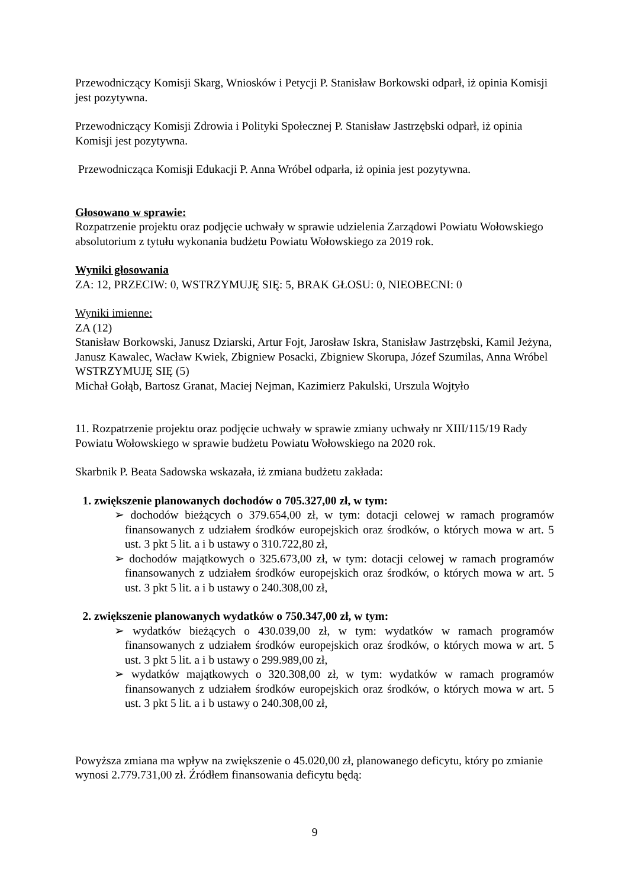Przewodniczący Komisji Skarg, Wniosków i Petycji P. Stanisław Borkowski odparł, iż opinia Komisji jest pozytywna.
Przewodniczący Komisji Zdrowia i Polityki Społecznej P. Stanisław Jastrzębski odparł, iż opinia Komisji jest pozytywna.
Przewodnicząca Komisji Edukacji P. Anna Wróbel odparła, iż opinia jest pozytywna.
Głosowano w sprawie:
Rozpatrzenie projektu oraz podjęcie uchwały w sprawie udzielenia Zarządowi Powiatu Wołowskiego absolutorium z tytułu wykonania budżetu Powiatu Wołowskiego za 2019 rok.
Wyniki głosowania
ZA: 12, PRZECIW: 0, WSTRZYMUJĘ SIĘ: 5, BRAK GŁOSU: 0, NIEOBECNI: 0
Wyniki imienne:
ZA (12)
Stanisław Borkowski, Janusz Dziarski, Artur Fojt, Jarosław Iskra, Stanisław Jastrzębski, Kamil Jeżyna, Janusz Kawalec, Wacław Kwiek, Zbigniew Posacki, Zbigniew Skorupa, Józef Szumilas, Anna Wróbel
WSTRZYMUJĘ SIĘ (5)
Michał Gołąb, Bartosz Granat, Maciej Nejman, Kazimierz Pakulski, Urszula Wojtyło
11. Rozpatrzenie projektu oraz podjęcie uchwały w sprawie zmiany uchwały nr XIII/115/19 Rady Powiatu Wołowskiego w sprawie budżetu Powiatu Wołowskiego na 2020 rok.
Skarbnik P. Beata Sadowska wskazała, iż zmiana budżetu zakłada:
1. zwiększenie planowanych dochodów o 705.327,00 zł, w tym:
➢ dochodów bieżących o 379.654,00 zł, w tym: dotacji celowej w ramach programów finansowanych z udziałem środków europejskich oraz środków, o których mowa w art. 5 ust. 3 pkt 5 lit. a i b ustawy o 310.722,80 zł,
➢ dochodów majątkowych o 325.673,00 zł, w tym: dotacji celowej w ramach programów finansowanych z udziałem środków europejskich oraz środków, o których mowa w art. 5 ust. 3 pkt 5 lit. a i b ustawy o 240.308,00 zł,
2. zwiększenie planowanych wydatków o 750.347,00 zł, w tym:
➢ wydatków bieżących o 430.039,00 zł, w tym: wydatków w ramach programów finansowanych z udziałem środków europejskich oraz środków, o których mowa w art. 5 ust. 3 pkt 5 lit. a i b ustawy o 299.989,00 zł,
➢ wydatków majątkowych o 320.308,00 zł, w tym: wydatków w ramach programów finansowanych z udziałem środków europejskich oraz środków, o których mowa w art. 5 ust. 3 pkt 5 lit. a i b ustawy o 240.308,00 zł,
Powyższa zmiana ma wpływ na zwiększenie o 45.020,00 zł, planowanego deficytu, który po zmianie wynosi 2.779.731,00 zł. Źródłem finansowania deficytu będą:
9